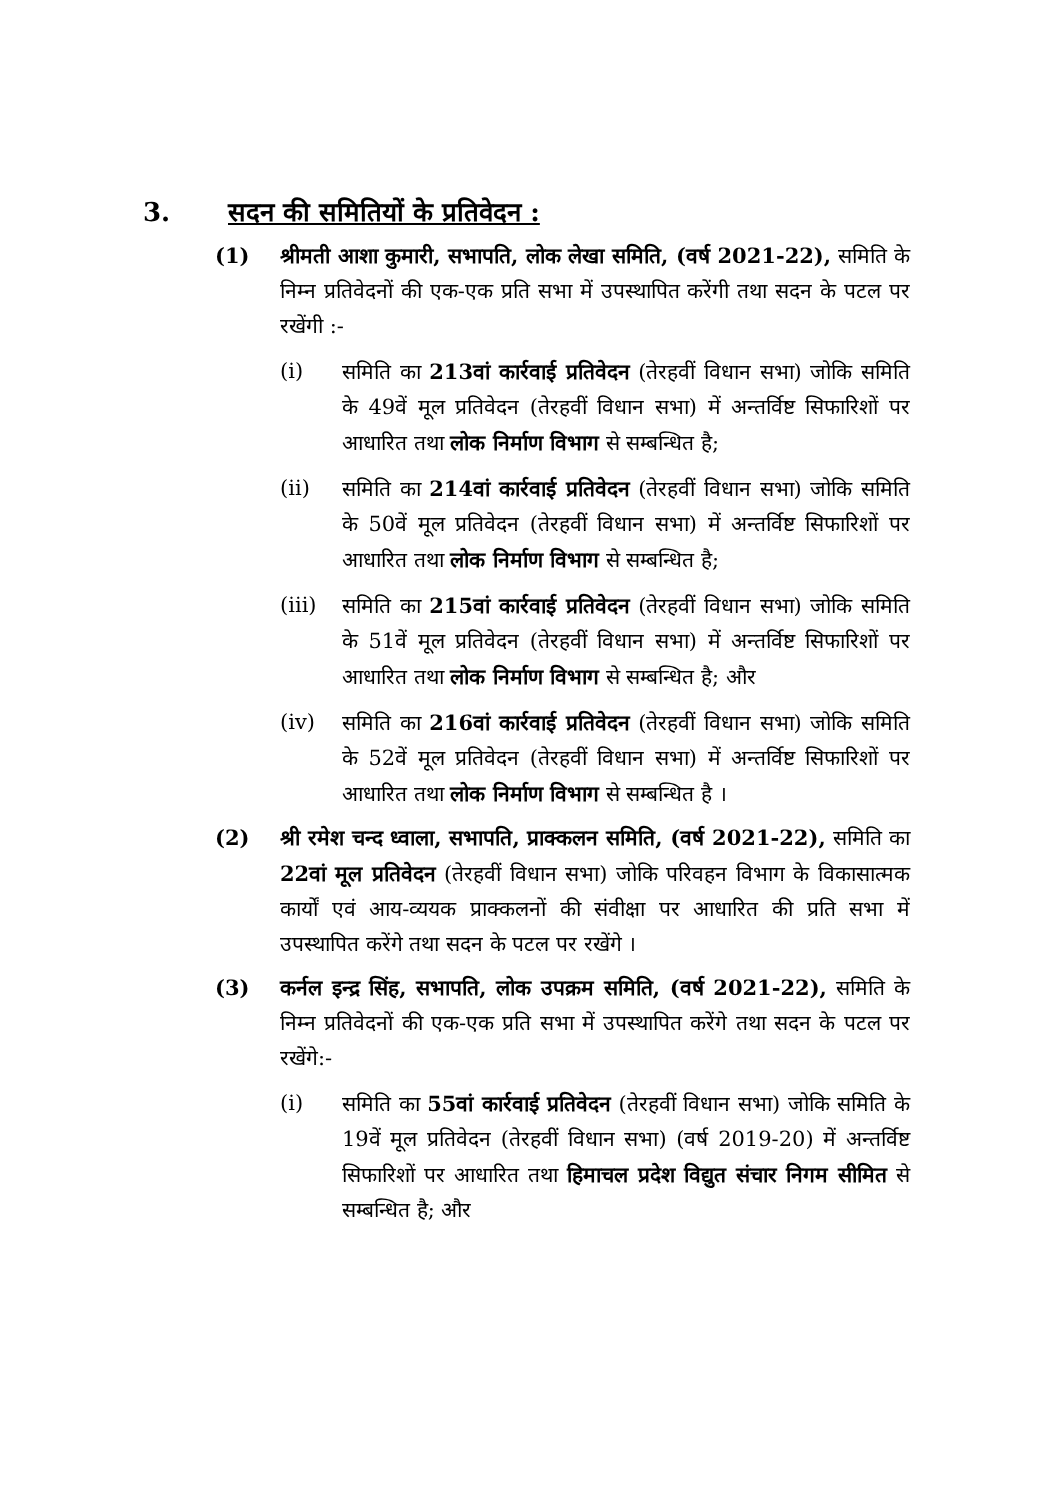3. सदन की समितियों के प्रतिवेदन :
(1) श्रीमती आशा कुमारी, सभापति, लोक लेखा समिति, (वर्ष 2021-22), समिति के निम्न प्रतिवेदनों की एक-एक प्रति सभा में उपस्थापित करेंगी तथा सदन के पटल पर रखेंगी :-
(i) समिति का 213वां कार्रवाई प्रतिवेदन (तेरहवीं विधान सभा) जोकि समिति के 49वें मूल प्रतिवेदन (तेरहवीं विधान सभा) में अन्तर्विष्ट सिफारिशों पर आधारित तथा लोक निर्माण विभाग से सम्बन्धित है;
(ii) समिति का 214वां कार्रवाई प्रतिवेदन (तेरहवीं विधान सभा) जोकि समिति के 50वें मूल प्रतिवेदन (तेरहवीं विधान सभा) में अन्तर्विष्ट सिफारिशों पर आधारित तथा लोक निर्माण विभाग से सम्बन्धित है;
(iii)
समिति का 215वां कार्रवाई प्रतिवेदन (तेरहवीं विधान सभा) जोकि समिति के 51वें मूल प्रतिवेदन (तेरहवीं विधान सभा) में अन्तर्विष्ट सिफारिशों पर आधारित तथा लोक निर्माण विभाग से सम्बन्धित है; और
(iv) समिति का 216वां कार्रवाई प्रतिवेदन (तेरहवीं विधान सभा) जोकि समिति के 52वें मूल प्रतिवेदन (तेरहवीं विधान सभा) में अन्तर्विष्ट सिफारिशों पर आधारित तथा लोक निर्माण विभाग से सम्बन्धित है ।
(2) श्री रमेश चन्द ध्वाला, सभापति, प्राक्कलन समिति, (वर्ष 2021-22), समिति का 22वां मूल प्रतिवेदन (तेरहवीं विधान सभा) जोकि परिवहन विभाग के विकासात्मक कार्यों एवं आय-व्ययक प्राक्कलनों की संवीक्षा पर आधारित की प्रति सभा में उपस्थापित करेंगे तथा सदन के पटल पर रखेंगे ।
(3) कर्नल इन्द्र सिंह, सभापति, लोक उपक्रम समिति, (वर्ष 2021-22), समिति के निम्न प्रतिवेदनों की एक-एक प्रति सभा में उपस्थापित करेंगे तथा सदन के पटल पर रखेंगे:-
(i) समिति का 55वां कार्रवाई प्रतिवेदन (तेरहवीं विधान सभा) जोकि समिति के 19वें मूल प्रतिवेदन (तेरहवीं विधान सभा) (वर्ष 2019-20) में अन्तर्विष्ट सिफारिशों पर आधारित तथा हिमाचल प्रदेश विद्युत संचार निगम सीमित से सम्बन्धित है; और